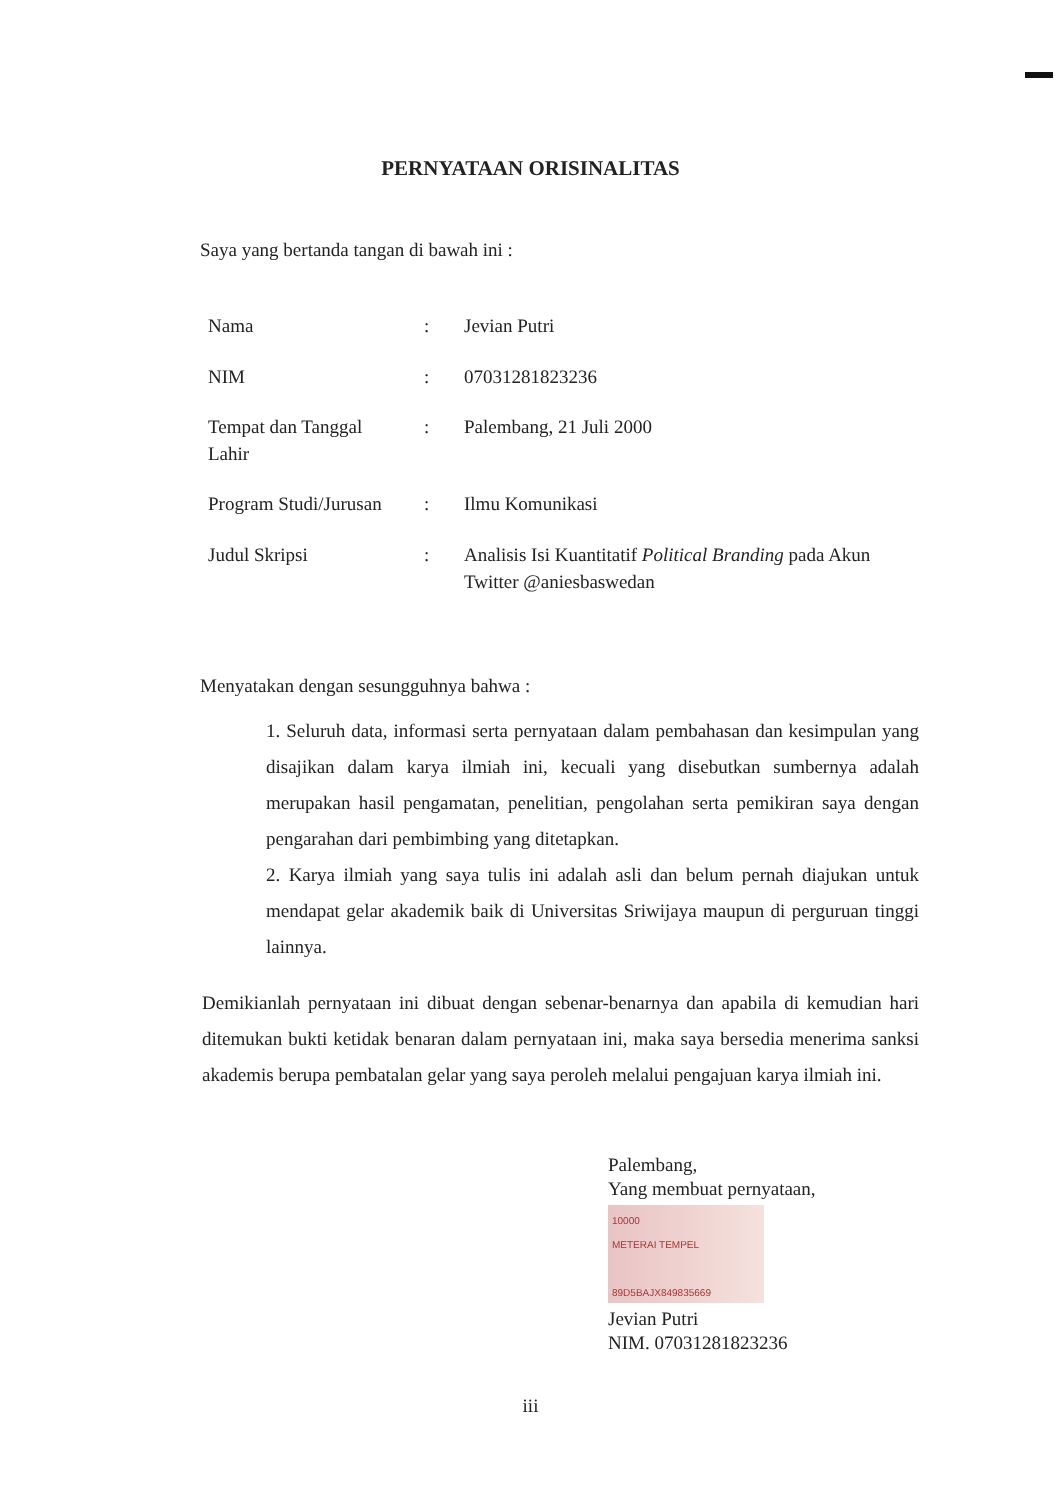PERNYATAAN ORISINALITAS
Saya yang bertanda tangan di bawah ini :
| Nama | : | Jevian Putri |
| NIM | : | 07031281823236 |
| Tempat dan Tanggal Lahir | : | Palembang, 21 Juli 2000 |
| Program Studi/Jurusan | : | Ilmu Komunikasi |
| Judul Skripsi | : | Analisis Isi Kuantitatif Political Branding pada Akun Twitter @aniesbaswedan |
Menyatakan dengan sesungguhnya bahwa :
1. Seluruh data, informasi serta pernyataan dalam pembahasan dan kesimpulan yang disajikan dalam karya ilmiah ini, kecuali yang disebutkan sumbernya adalah merupakan hasil pengamatan, penelitian, pengolahan serta pemikiran saya dengan pengarahan dari pembimbing yang ditetapkan.
2. Karya ilmiah yang saya tulis ini adalah asli dan belum pernah diajukan untuk mendapat gelar akademik baik di Universitas Sriwijaya maupun di perguruan tinggi lainnya.
Demikianlah pernyataan ini dibuat dengan sebenar-benarnya dan apabila di kemudian hari ditemukan bukti ketidak benaran dalam pernyataan ini, maka saya bersedia menerima sanksi akademis berupa pembatalan gelar yang saya peroleh melalui pengajuan karya ilmiah ini.
Palembang,
Yang membuat pernyataan,
10000
METERAI TEMPEL
89D5BAJX849835669
Jevian Putri
NIM. 07031281823236
iii